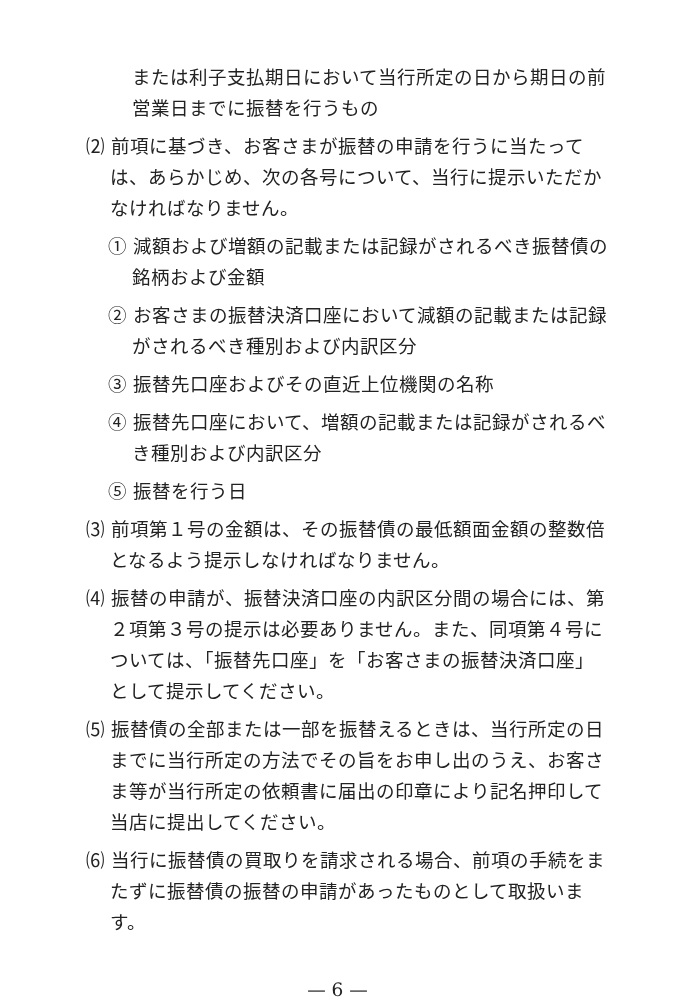または利子支払期日において当行所定の日から期日の前営業日までに振替を行うもの
⑵ 前項に基づき、お客さまが振替の申請を行うに当たっては、あらかじめ、次の各号について、当行に提示いただかなければなりません。
① 減額および増額の記載または記録がされるべき振替債の銘柄および金額
② お客さまの振替決済口座において減額の記載または記録がされるべき種別および内訳区分
③ 振替先口座およびその直近上位機関の名称
④ 振替先口座において、増額の記載または記録がされるべき種別および内訳区分
⑤ 振替を行う日
⑶ 前項第１号の金額は、その振替債の最低額面金額の整数倍となるよう提示しなければなりません。
⑷ 振替の申請が、振替決済口座の内訳区分間の場合には、第２項第３号の提示は必要ありません。また、同項第４号については、「振替先口座」を「お客さまの振替決済口座」として提示してください。
⑸ 振替債の全部または一部を振替えるときは、当行所定の日までに当行所定の方法でその旨をお申し出のうえ、お客さま等が当行所定の依頼書に届出の印章により記名押印して当店に提出してください。
⑹ 当行に振替債の買取りを請求される場合、前項の手続をまたずに振替債の振替の申請があったものとして取扱います。
— 6 —